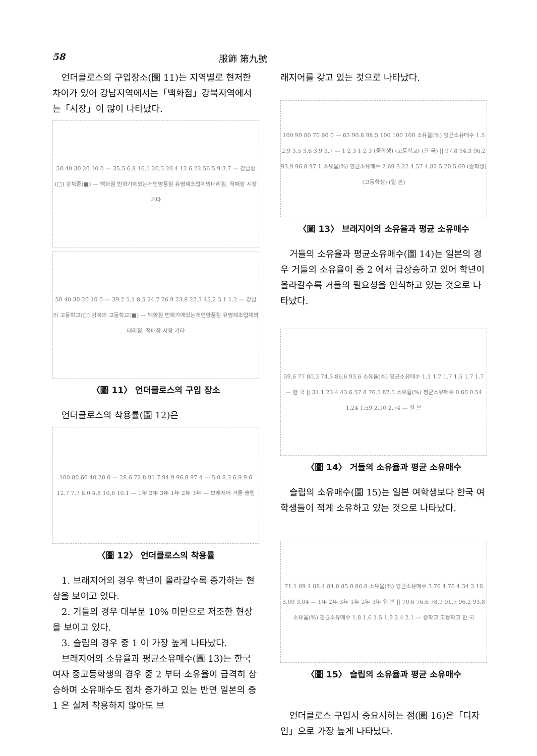58 服飾 第九號
언더클로스의 구입장소(圖 11)는 지역별로 현저한 차이가 있어 강남지역에서는「백화점」강북지역에서는「시장」이 많이 나타났다.
50 40 30 20 10 0 — 35.5 6.8 16.1 20.5 20.4 12.6 22 56 5.9 3.7 — 강남중(□) 강북중(■) — 백화점 번화가에있는개인양품점 유명제조업체의대리점, 직매장 시장 기타
50 40 30 20 10 0 — 39.2 5.1 8.5 24.7 26.9 23.8 22.3 45.2 3.1 1.2 — 강남의 고등학교(□) 강북의 고등학교(■) — 백화점 번화가에있는개인양품점 유명제조업체의대리점, 직매장 시장 기타
〈圖 11〉 언더클로스의 구입 장소
언더클로스의 착용률(圖 12)은
100 80 60 40 20 0 — 28.6 72.8 91.7 94.9 96.8 97.4 — 5.0 8.3 6.9 9.6 12.7 7.7 6.0 4.8 10.6 10.1 — 1年 2年 3年 1年 2年 3年 — 브래지어 거들 슬립
〈圖 12〉 언더클로스의 착용률
1. 브래지어의 경우 학년이 올라갈수록 증가하는 현상을 보이고 있다.
2. 거들의 경우 대부분 10% 미만으로 저조한 현상을 보이고 있다.
3. 슬립의 경우 중 1 이 가장 높게 나타났다.
브래지어의 소유율과 평균소유매수(圖 13)는 한국 여자 중고등학생의 경우 중 2 부터 소유율이 급격히 상승하며 소유매수도 점차 증가하고 있는 반면 일본의 중 1 은 실제 착용하지 않아도 브
래지어를 갖고 있는 것으로 나타났다.
100 90 80 70 60 0 — 63 90.8 98.5 100 100 100 소유율(%) 평균소유매수 1.5 2.9 3.5 3.6 3.9 3.7 — 1 2 3 1 2 3 (중학생) (고등학교) (한 국) || 97.8 94.3 96.2 93.9 96.8 97.1 소유율(%) 평균소유매수 2.69 3.22 4.57 4.82 5.20 5.69 (중학생) (고등학생) (일 본)
〈圖 13〉 브래지어의 소유율과 평균 소유매수
거들의 소유율과 평균소유매수(圖 14)는 일본의 경우 거들의 소유율이 중 2 에서 급상승하고 있어 학년이 올라갈수록 거들의 필요성을 인식하고 있는 것으로 나타났다.
59.6 77 80.3 74.5 86.6 93.6 소유율(%) 평균소유매수 1.1 1.7 1.7 1.5 1.7 1.7 — 한 국 || 31.1 23.4 43.6 57.8 76.5 87.5 소유율(%) 평균소유매수 0.60 0.54 1.24 1.59 2.10 2.74 — 일 본
〈圖 14〉 거들의 소유율과 평균 소유매수
슬립의 소유매수(圖 15)는 일본 여학생보다 한국 여학생들이 적게 소유하고 있는 것으로 나타났다.
71.1 89.1 88.4 84.0 85.0 86.8 소유율(%) 평균소유매수 3.76 4.76 4.34 3.16 3.09 3.04 — 1年 2年 3年 1年 2年 3年 일 본 || 70.6 76.6 78.9 91.7 96.2 93.8 소유율(%) 평균소유매수 1.8 1.6 1.5 1.9 2.4 2.1 — 중학교 고등학교 한 국
〈圖 15〉 슬립의 소유율과 평균 소유매수
언더클로스 구입시 중요시하는 점(圖 16)은「디자인」으로 가장 높게 나타났다.